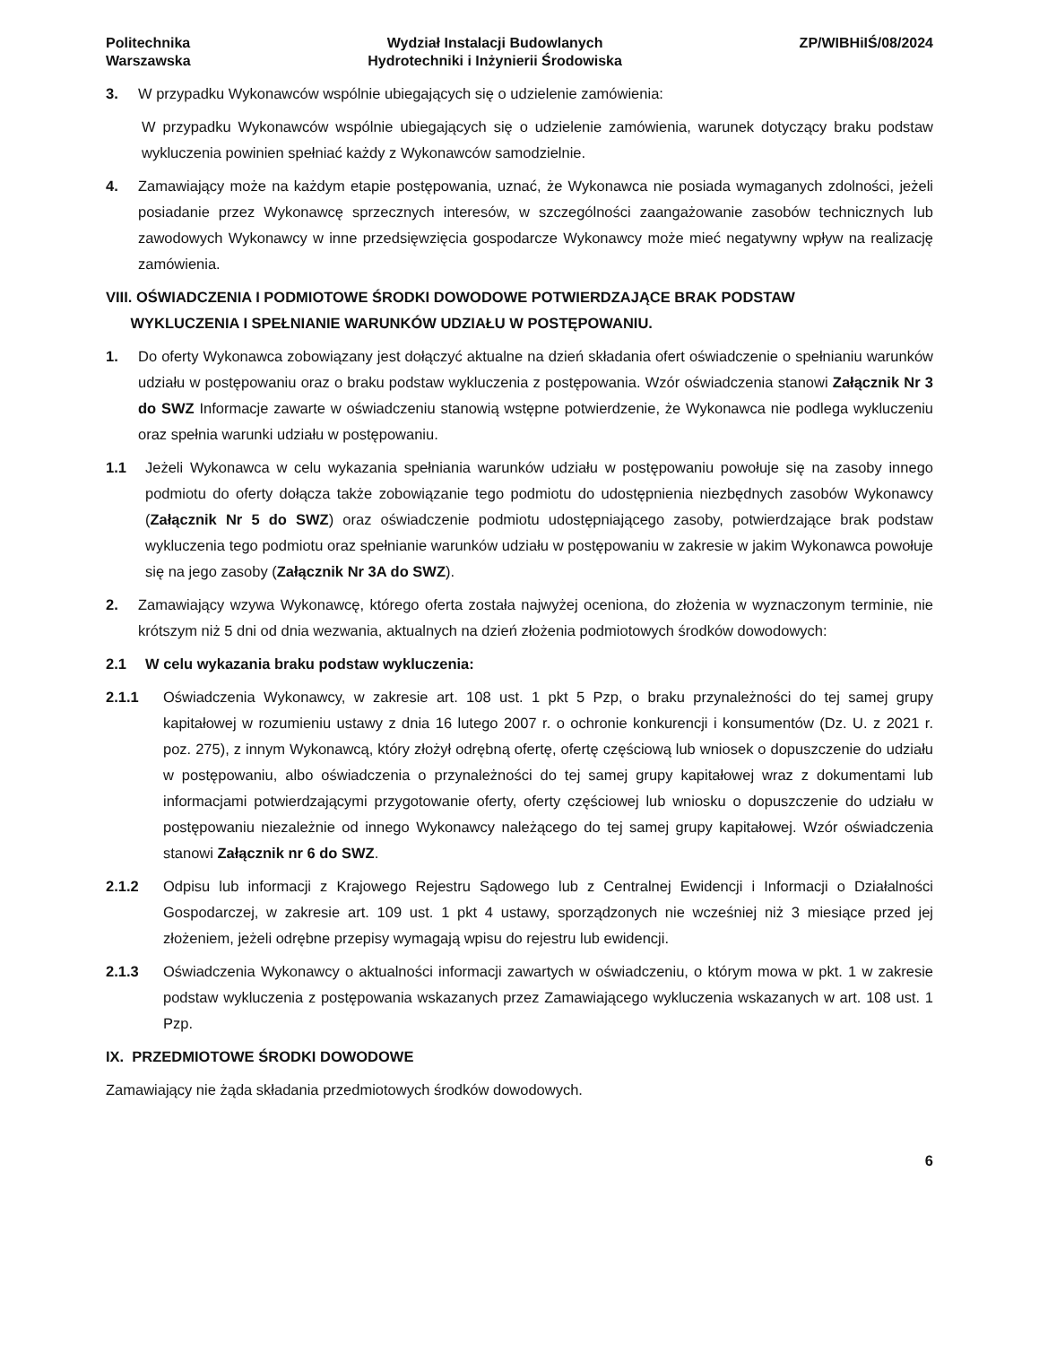Politechnika
Warszawska
Wydział Instalacji Budowlanych
Hydrotechniki i Inżynierii Środowiska
ZP/WIBHiIŚ/08/2024
3. W przypadku Wykonawców wspólnie ubiegających się o udzielenie zamówienia:
W przypadku Wykonawców wspólnie ubiegających się o udzielenie zamówienia, warunek dotyczący braku podstaw wykluczenia powinien spełniać każdy z Wykonawców samodzielnie.
4. Zamawiający może na każdym etapie postępowania, uznać, że Wykonawca nie posiada wymaganych zdolności, jeżeli posiadanie przez Wykonawcę sprzecznych interesów, w szczególności zaangażowanie zasobów technicznych lub zawodowych Wykonawcy w inne przedsięwzięcia gospodarcze Wykonawcy może mieć negatywny wpływ na realizację zamówienia.
VIII. OŚWIADCZENIA I PODMIOTOWE ŚRODKI DOWODOWE POTWIERDZAJĄCE BRAK PODSTAW
WYKLUCZENIA I SPEŁNIANIE WARUNKÓW UDZIAŁU W POSTĘPOWANIU.
1. Do oferty Wykonawca zobowiązany jest dołączyć aktualne na dzień składania ofert oświadczenie o spełnianiu warunków udziału w postępowaniu oraz o braku podstaw wykluczenia z postępowania. Wzór oświadczenia stanowi Załącznik Nr 3 do SWZ Informacje zawarte w oświadczeniu stanowią wstępne potwierdzenie, że Wykonawca nie podlega wykluczeniu oraz spełnia warunki udziału w postępowaniu.
1.1 Jeżeli Wykonawca w celu wykazania spełniania warunków udziału w postępowaniu powołuje się na zasoby innego podmiotu do oferty dołącza także zobowiązanie tego podmiotu do udostępnienia niezbędnych zasobów Wykonawcy (Załącznik Nr 5 do SWZ) oraz oświadczenie podmiotu udostępniającego zasoby, potwierdzające brak podstaw wykluczenia tego podmiotu oraz spełnianie warunków udziału w postępowaniu w zakresie w jakim Wykonawca powołuje się na jego zasoby (Załącznik Nr 3A do SWZ).
2. Zamawiający wzywa Wykonawcę, którego oferta została najwyżej oceniona, do złożenia w wyznaczonym terminie, nie krótszym niż 5 dni od dnia wezwania, aktualnych na dzień złożenia podmiotowych środków dowodowych:
2.1 W celu wykazania braku podstaw wykluczenia:
2.1.1 Oświadczenia Wykonawcy, w zakresie art. 108 ust. 1 pkt 5 Pzp, o braku przynależności do tej samej grupy kapitałowej w rozumieniu ustawy z dnia 16 lutego 2007 r. o ochronie konkurencji i konsumentów (Dz. U. z 2021 r. poz. 275), z innym Wykonawcą, który złożył odrębną ofertę, ofertę częściową lub wniosek o dopuszczenie do udziału w postępowaniu, albo oświadczenia o przynależności do tej samej grupy kapitałowej wraz z dokumentami lub informacjami potwierdzającymi przygotowanie oferty, oferty częściowej lub wniosku o dopuszczenie do udziału w postępowaniu niezależnie od innego Wykonawcy należącego do tej samej grupy kapitałowej. Wzór oświadczenia stanowi Załącznik nr 6 do SWZ.
2.1.2 Odpisu lub informacji z Krajowego Rejestru Sądowego lub z Centralnej Ewidencji i Informacji o Działalności Gospodarczej, w zakresie art. 109 ust. 1 pkt 4 ustawy, sporządzonych nie wcześniej niż 3 miesiące przed jej złożeniem, jeżeli odrębne przepisy wymagają wpisu do rejestru lub ewidencji.
2.1.3 Oświadczenia Wykonawcy o aktualności informacji zawartych w oświadczeniu, o którym mowa w pkt. 1 w zakresie podstaw wykluczenia z postępowania wskazanych przez Zamawiającego wykluczenia wskazanych w art. 108 ust. 1 Pzp.
IX. PRZEDMIOTOWE ŚRODKI DOWODOWE
Zamawiający nie żąda składania przedmiotowych środków dowodowych.
6